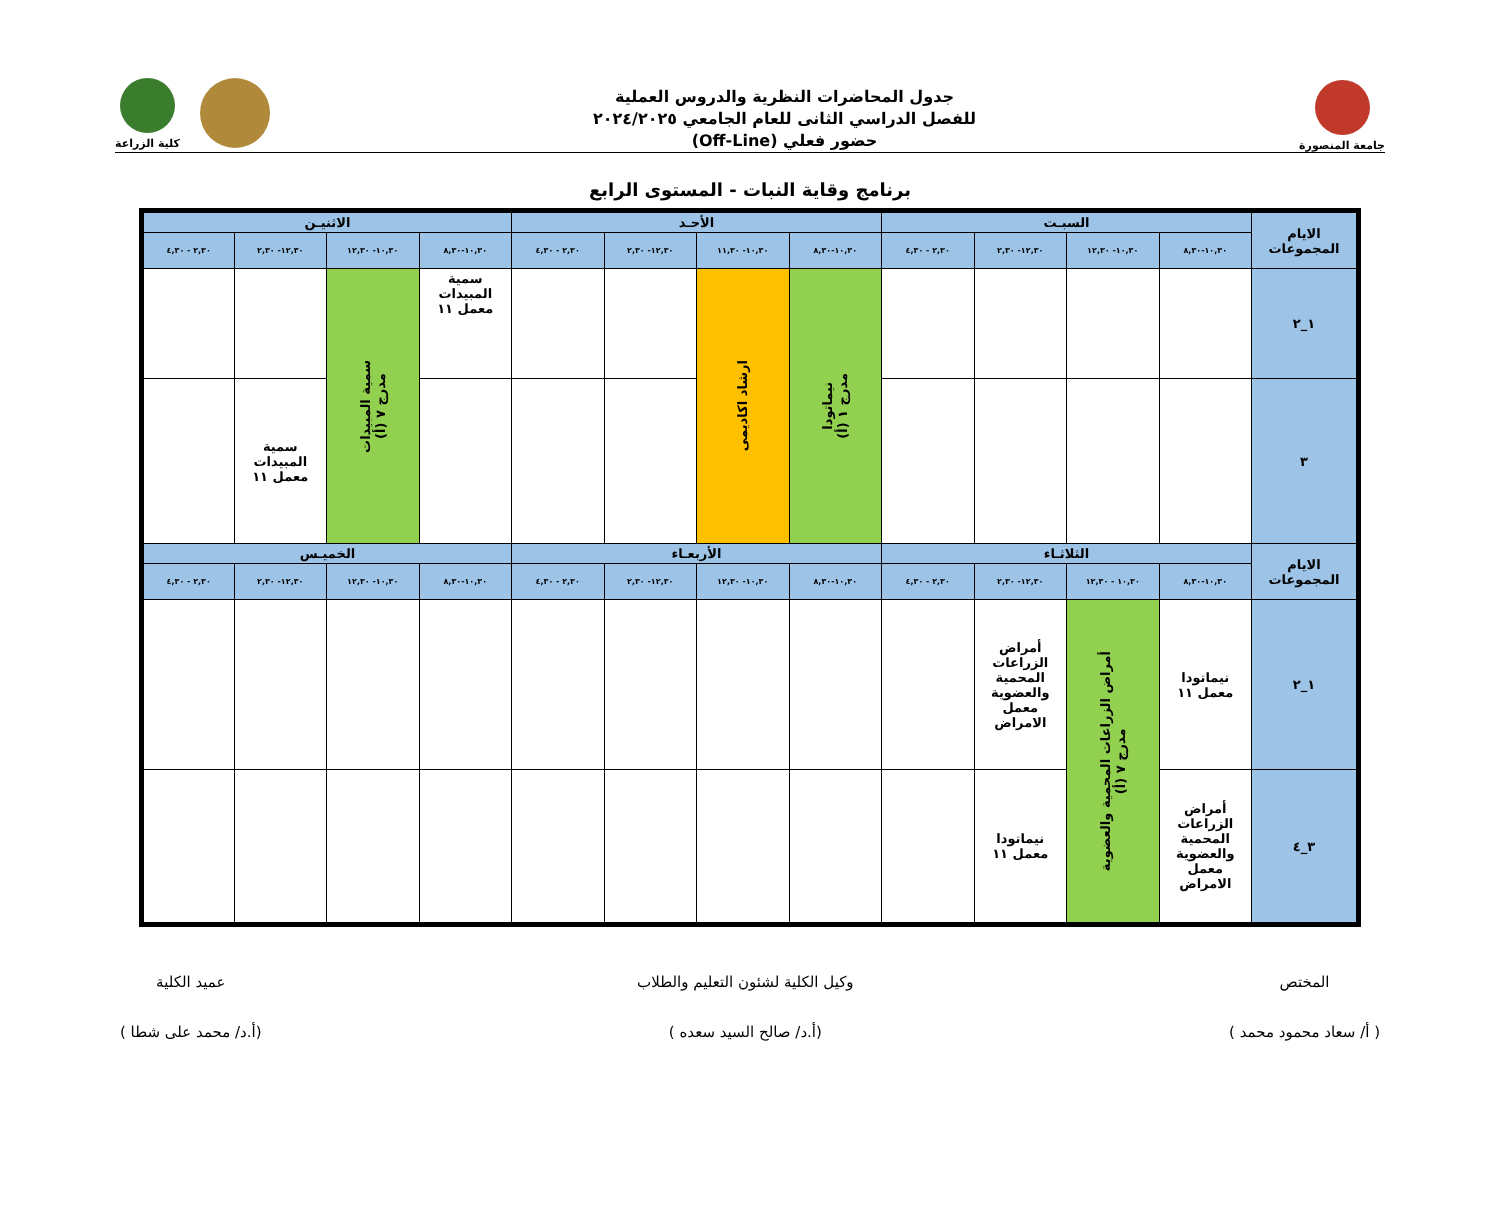جامعة المنصورة
جدول المحاضرات النظرية والدروس العملية
للفصل الدراسي الثانى للعام الجامعي ٢٠٢٤/٢٠٢٥
حضور فعلي (Off-Line)
كلية الزراعة
برنامج وقاية النبات - المستوى الرابع
| الايام المجموعات | السبـت | | | | الأحـد | | | | الاثنيـن | | | |
| --- | --- | --- | --- | --- | --- | --- | --- | --- | --- | --- | --- | --- |
| | ١٠,٣٠-٨,٣٠ | ١٠,٣٠- ١٢,٣٠ | ١٢,٣٠- ٢,٣٠ | ٢,٣٠ - ٤,٣٠ | ١٠,٣٠-٨,٣٠ | ١٠,٣٠- ١١,٣٠ | ١٢,٣٠- ٢,٣٠ | ٢,٣٠ - ٤,٣٠ | ١٠,٣٠-٨,٣٠ | ١٠,٣٠- ١٢,٣٠ | ١٢,٣٠- ٢,٣٠ | ٢,٣٠ - ٤,٣٠ |
| ١_٢ | | | | | نيماتودا مدرج ١ (أ) | ارشاد اكاديمى | | | سمية المبيدات معمل ١١ | سمية المبيدات مدرج ٧ (أ) | | |
| ٣ | | | | | | | | | | | سمية المبيدات معمل ١١ | |
| الايام المجموعات | الثلاثـاء | | | | الأربعـاء | | | | الخميـس | | | |
| | ١٠,٣٠-٨,٣٠ | ١٠,٣٠ - ١٢,٣٠ | ١٢,٣٠- ٢,٣٠ | ٢,٣٠ - ٤,٣٠ | ١٠,٣٠-٨,٣٠ | ١٠,٣٠- ١٢,٣٠ | ١٢,٣٠- ٢,٣٠ | ٢,٣٠ - ٤,٣٠ | ١٠,٣٠-٨,٣٠ | ١٠,٣٠- ١٢,٣٠ | ١٢,٣٠- ٢,٣٠ | ٢,٣٠ - ٤,٣٠ |
| ١_٢ | نيماتودا معمل ١١ | أمراض الزراعات المحمية والعضوية مدرج ٧ (أ) | أمراض الزراعات المحمية والعضوية معمل الامراض | | | | | | | | | |
| ٣_٤ | أمراض الزراعات المحمية والعضوية معمل الامراض | | نيماتودا معمل ١١ | | | | | | | | | |
المختص
( أ/ سعاد محمود محمد )
وكيل الكلية لشئون التعليم والطلاب
(أ.د/ صالح السيد سعده )
عميد الكلية
(أ.د/ محمد على شطا )